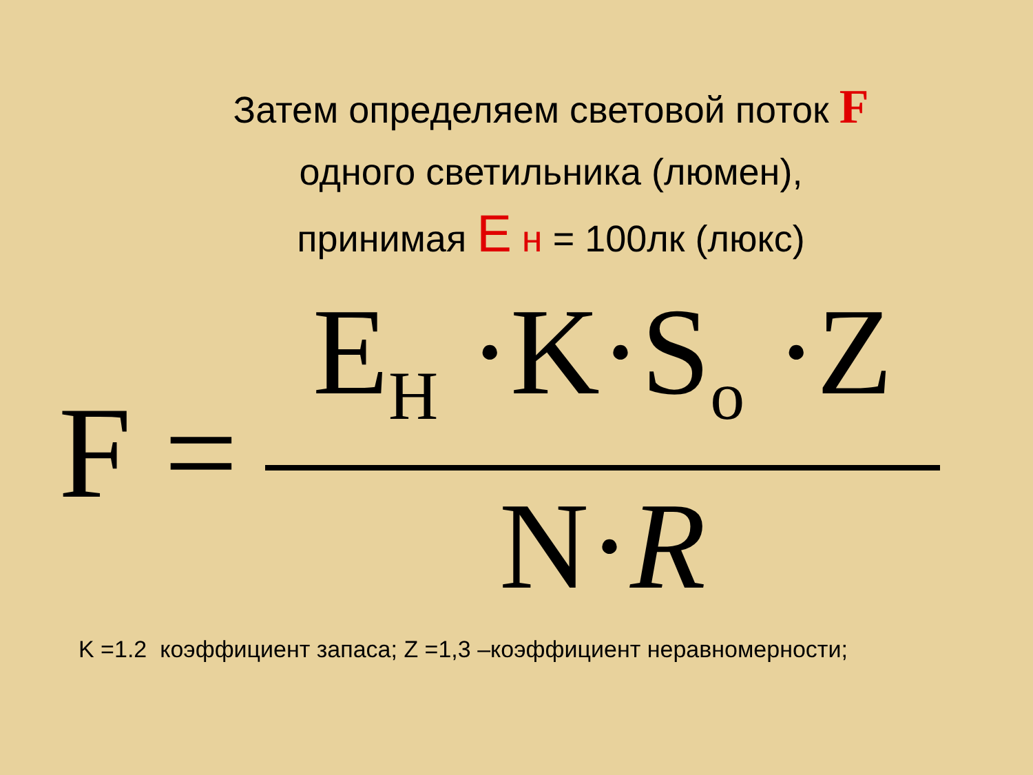Затем определяем световой поток F
одного светильника (люмен),
принимая Е н = 100лк (люкс)
F =
E<sub>Н</sub> ·K·S<sub>o</sub> ·Z
N·R
K =1.2 коэффициент запаса; Z =1,3 –коэффициент неравномерности;